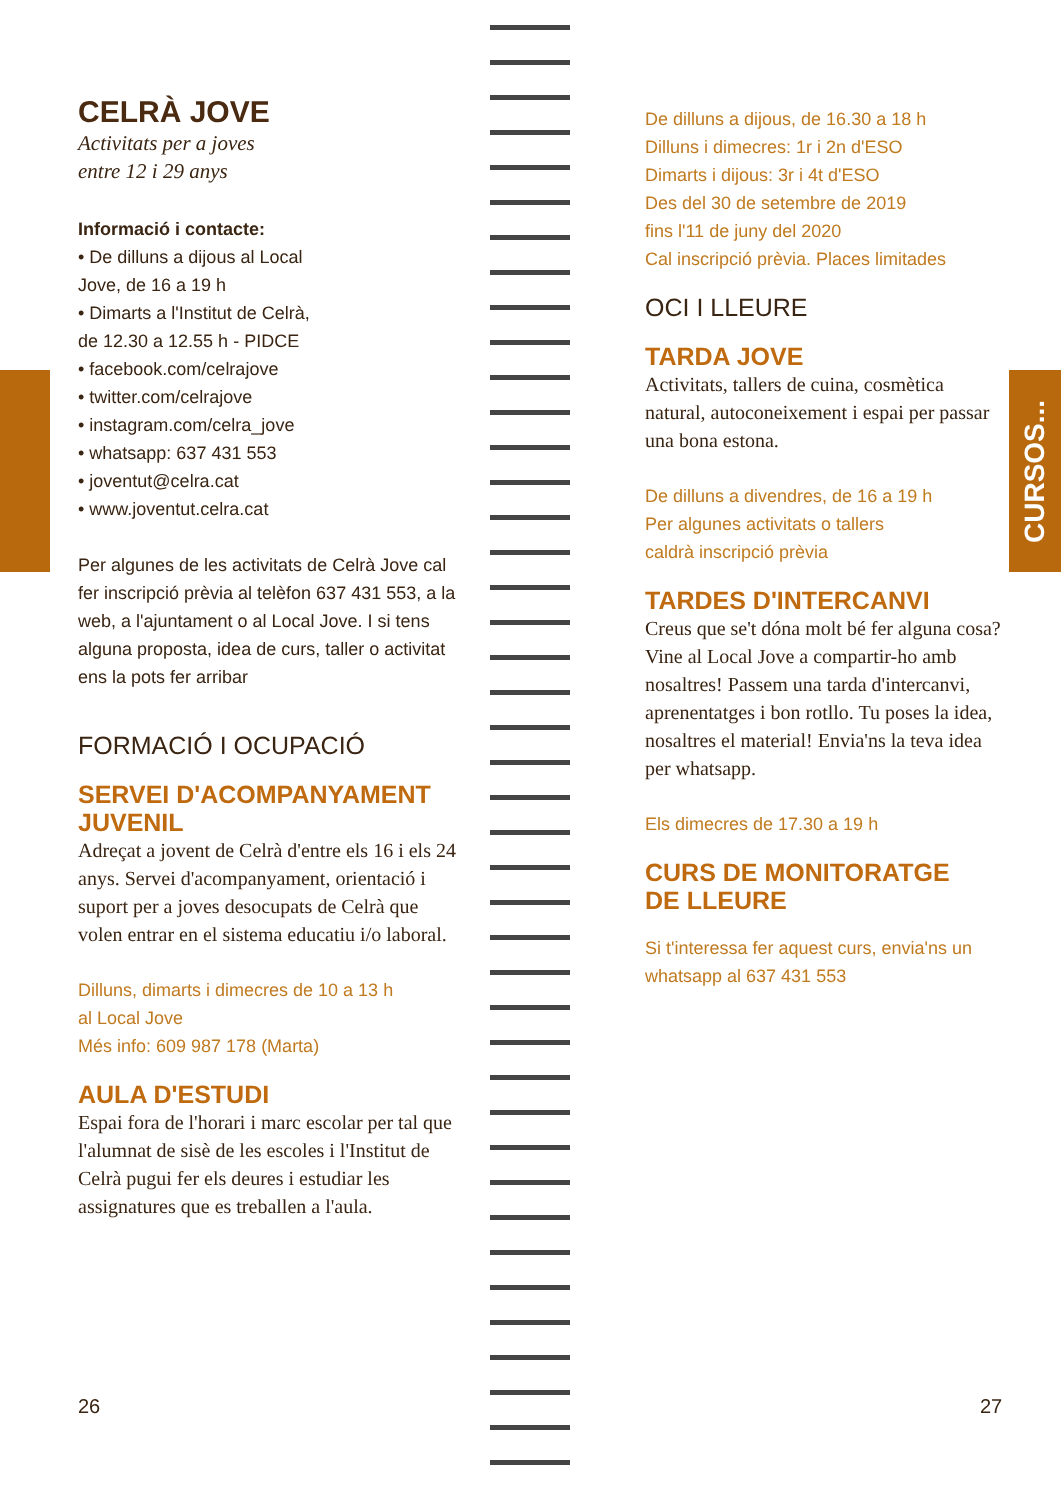CELRÀ JOVE
Activitats per a joves
entre 12 i 29 anys
Informació i contacte:
• De dilluns a dijous al Local
Jove, de 16 a 19 h
• Dimarts a l'Institut de Celrà,
de 12.30 a 12.55 h - PIDCE
• facebook.com/celrajove
• twitter.com/celrajove
• instagram.com/celra_jove
• whatsapp: 637 431 553
• joventut@celra.cat
• www.joventut.celra.cat
Per algunes de les activitats de Celrà Jove cal fer inscripció prèvia al telèfon 637 431 553, a la web, a l'ajuntament o al Local Jove. I si tens alguna proposta, idea de curs, taller o activitat ens la pots fer arribar
FORMACIÓ I OCUPACIÓ
SERVEI D'ACOMPANYAMENT JUVENIL
Adreçat a jovent de Celrà d'entre els 16 i els 24 anys. Servei d'acompanyament, orientació i suport per a joves desocupats de Celrà que volen entrar en el sistema educatiu i/o laboral.
Dilluns, dimarts i dimecres de 10 a 13 h
al Local Jove
Més info: 609 987 178 (Marta)
AULA D'ESTUDI
Espai fora de l'horari i marc escolar per tal que l'alumnat de sisè de les escoles i l'Institut de Celrà pugui fer els deures i estudiar les assignatures que es treballen a l'aula.
De dilluns a dijous, de 16.30 a 18 h
Dilluns i dimecres: 1r i 2n d'ESO
Dimarts i dijous: 3r i 4t d'ESO
Des del 30 de setembre de 2019
fins l'11 de juny del 2020
Cal inscripció prèvia. Places limitades
OCI I LLEURE
TARDA JOVE
Activitats, tallers de cuina, cosmètica natural, autoconeixement i espai per passar una bona estona.
De dilluns a divendres, de 16 a 19 h
Per algunes activitats o tallers
caldrà inscripció prèvia
TARDES D'INTERCANVI
Creus que se't dóna molt bé fer alguna cosa? Vine al Local Jove a compartir-ho amb nosaltres! Passem una tarda d'intercanvi, aprenentatges i bon rotllo. Tu poses la idea, nosaltres el material! Envia'ns la teva idea per whatsapp.
Els dimecres de 17.30 a 19 h
CURS DE MONITORATGE
DE LLEURE
Si t'interessa fer aquest curs, envia'ns un whatsapp al 637 431 553
CURSOS...
26 27